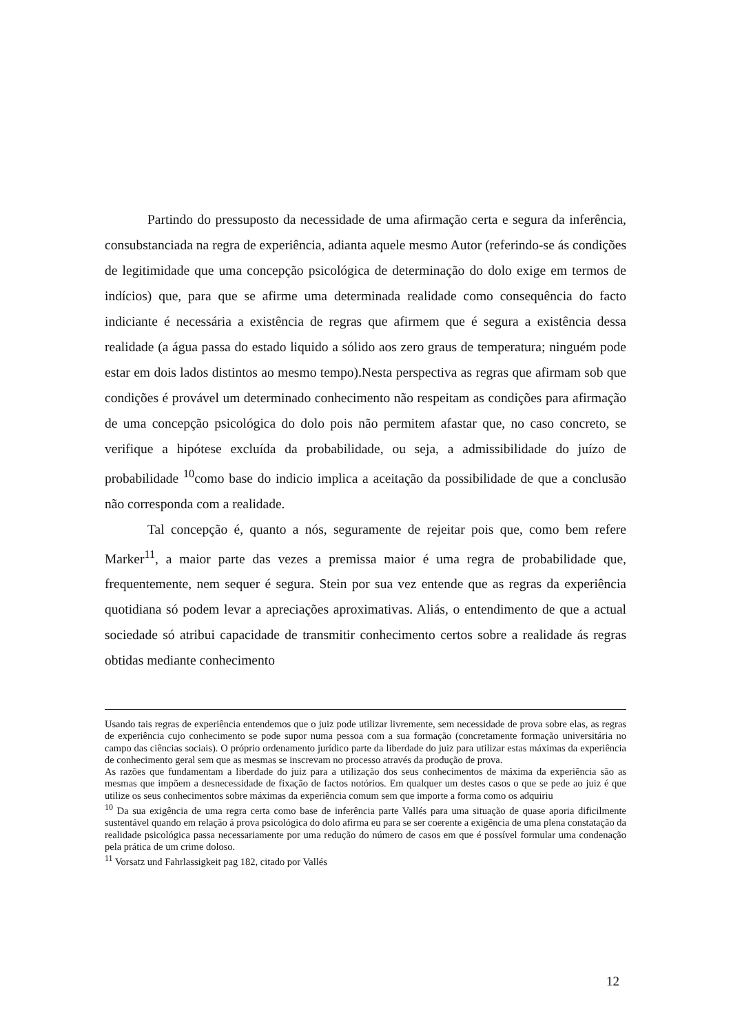Partindo do pressuposto da necessidade de uma afirmação certa e segura da inferência, consubstanciada na regra de experiência, adianta aquele mesmo Autor (referindo-se ás condições de legitimidade que uma concepção psicológica de determinação do dolo exige em termos de indícios) que, para que se afirme uma determinada realidade como consequência do facto indiciante é necessária a existência de regras que afirmem que é segura a existência dessa realidade (a água passa do estado liquido a sólido aos zero graus de temperatura; ninguém pode estar em dois lados distintos ao mesmo tempo).Nesta perspectiva as regras que afirmam sob que condições é provável um determinado conhecimento não respeitam as condições para afirmação de uma concepção psicológica do dolo pois não permitem afastar que, no caso concreto, se verifique a hipótese excluída da probabilidade, ou seja, a admissibilidade do juízo de probabilidade <sup>10</sup>como base do indicio implica a aceitação da possibilidade de que a conclusão não corresponda com a realidade.
Tal concepção é, quanto a nós, seguramente de rejeitar pois que, como bem refere Marker<sup>11</sup>, a maior parte das vezes a premissa maior é uma regra de probabilidade que, frequentemente, nem sequer é segura. Stein por sua vez entende que as regras da experiência quotidiana só podem levar a apreciações aproximativas. Aliás, o entendimento de que a actual sociedade só atribui capacidade de transmitir conhecimento certos sobre a realidade ás regras obtidas mediante conhecimento
Usando tais regras de experiência entendemos que o juiz pode utilizar livremente, sem necessidade de prova sobre elas, as regras de experiência cujo conhecimento se pode supor numa pessoa com a sua formação (concretamente formação universitária no campo das ciências sociais). O próprio ordenamento jurídico parte da liberdade do juiz para utilizar estas máximas da experiência de conhecimento geral sem que as mesmas se inscrevam no processo através da produção de prova.
As razões que fundamentam a liberdade do juiz para a utilização dos seus conhecimentos de máxima da experiência são as mesmas que impõem a desnecessidade de fixação de factos notórios. Em qualquer um destes casos o que se pede ao juiz é que utilize os seus conhecimentos sobre máximas da experiência comum sem que importe a forma como os adquiriu
<sup>10</sup> Da sua exigência de uma regra certa como base de inferência parte Vallés para uma situação de quase aporia dificilmente sustentável quando em relação á prova psicológica do dolo afirma eu para se ser coerente a exigência de uma plena constatação da realidade psicológica passa necessariamente por uma redução do número de casos em que é possível formular uma condenação pela prática de um crime doloso.
<sup>11</sup> Vorsatz und Fahrlassigkeit pag 182, citado por Vallés
12